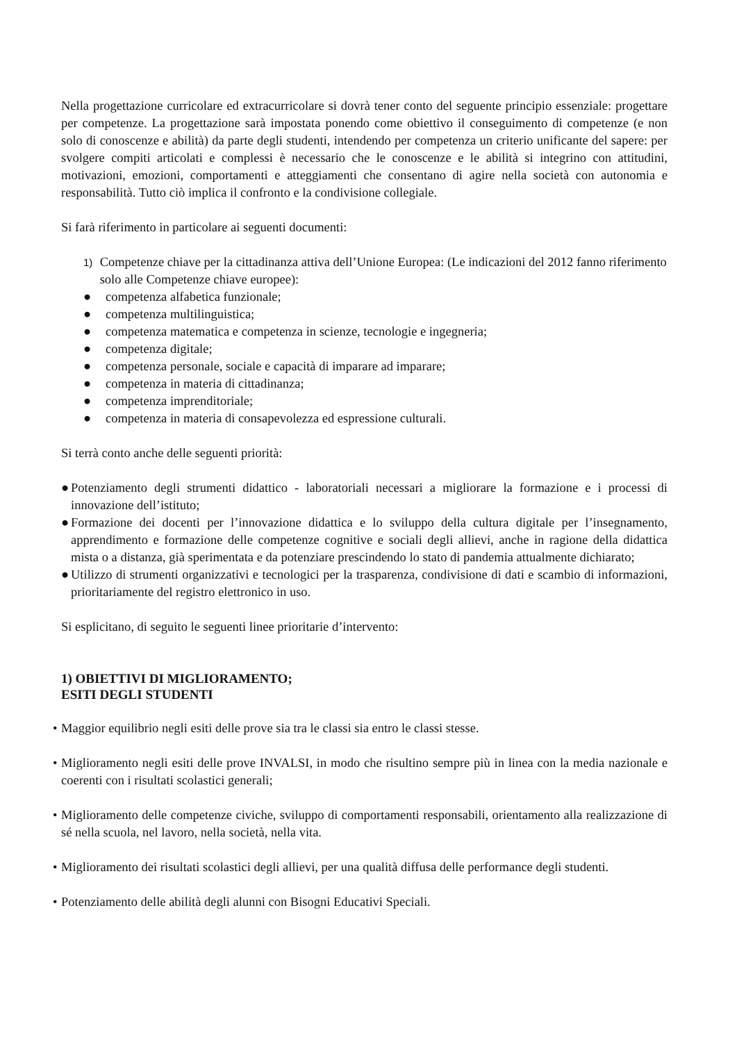Nella progettazione curricolare ed extracurricolare si dovrà tener conto del seguente principio essenziale: progettare per competenze. La progettazione sarà impostata ponendo come obiettivo il conseguimento di competenze (e non solo di conoscenze e abilità) da parte degli studenti, intendendo per competenza un criterio unificante del sapere: per svolgere compiti articolati e complessi è necessario che le conoscenze e le abilità si integrino con attitudini, motivazioni, emozioni, comportamenti e atteggiamenti che consentano di agire nella società con autonomia e responsabilità. Tutto ciò implica il confronto e la condivisione collegiale.
Si farà riferimento in particolare ai seguenti documenti:
1)
Competenze chiave per la cittadinanza attiva dell’Unione Europea: (Le indicazioni del 2012 fanno riferimento solo alle Competenze chiave europee):
● competenza alfabetica funzionale;
● competenza multilinguistica;
● competenza matematica e competenza in scienze, tecnologie e ingegneria;
● competenza digitale;
● competenza personale, sociale e capacità di imparare ad imparare;
● competenza in materia di cittadinanza;
● competenza imprenditoriale;
● competenza in materia di consapevolezza ed espressione culturali.
Si terrà conto anche delle seguenti priorità:
● Potenziamento degli strumenti didattico - laboratoriali necessari a migliorare la formazione e i processi di innovazione dell’istituto;
● Formazione dei docenti per l’innovazione didattica e lo sviluppo della cultura digitale per l’insegnamento, apprendimento e formazione delle competenze cognitive e sociali degli allievi, anche in ragione della didattica mista o a distanza, già sperimentata e da potenziare prescindendo lo stato di pandemia attualmente dichiarato;
● Utilizzo di strumenti organizzativi e tecnologici per la trasparenza, condivisione di dati e scambio di informazioni, prioritariamente del registro elettronico in uso.
Si esplicitano, di seguito le seguenti linee prioritarie d’intervento:
1) OBIETTIVI DI MIGLIORAMENTO;
ESITI DEGLI STUDENTI
• Maggior equilibrio negli esiti delle prove sia tra le classi sia entro le classi stesse.
• Miglioramento negli esiti delle prove INVALSI, in modo che risultino sempre più in linea con la media nazionale e coerenti con i risultati scolastici generali;
• Miglioramento delle competenze civiche, sviluppo di comportamenti responsabili, orientamento alla realizzazione di sé nella scuola, nel lavoro, nella società, nella vita.
• Miglioramento dei risultati scolastici degli allievi, per una qualità diffusa delle performance degli studenti.
• Potenziamento delle abilità degli alunni con Bisogni Educativi Speciali.